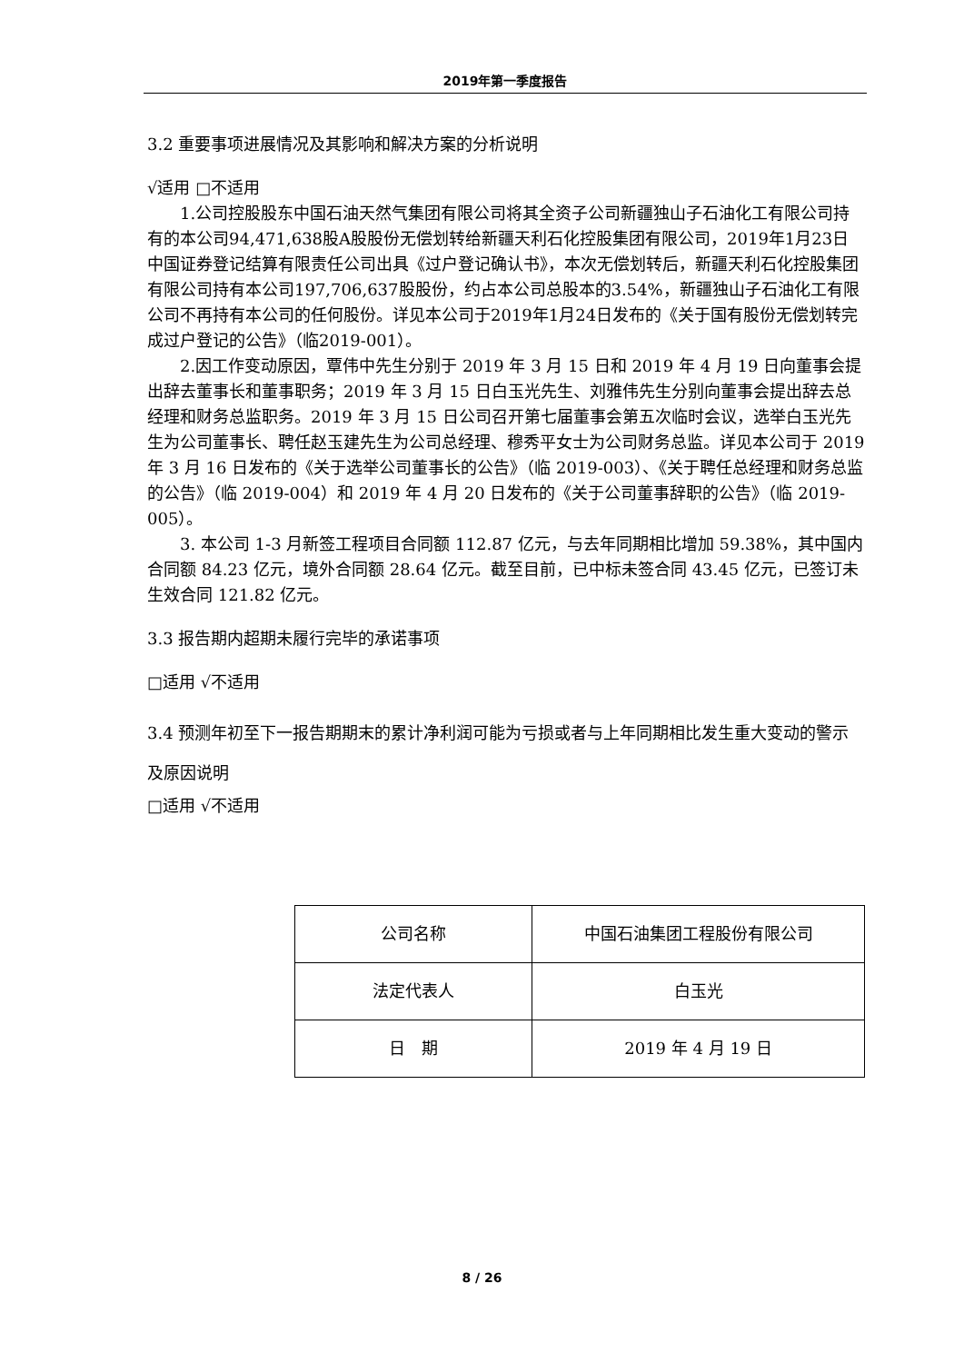2019年第一季度报告
3.2 重要事项进展情况及其影响和解决方案的分析说明
√适用 □不适用
1.公司控股股东中国石油天然气集团有限公司将其全资子公司新疆独山子石油化工有限公司持有的本公司94,471,638股A股股份无偿划转给新疆天利石化控股集团有限公司，2019年1月23日中国证券登记结算有限责任公司出具《过户登记确认书》，本次无偿划转后，新疆天利石化控股集团有限公司持有本公司197,706,637股股份，约占本公司总股本的3.54%，新疆独山子石油化工有限公司不再持有本公司的任何股份。详见本公司于2019年1月24日发布的《关于国有股份无偿划转完成过户登记的公告》（临2019-001）。
2.因工作变动原因，覃伟中先生分别于 2019 年 3 月 15 日和 2019 年 4 月 19 日向董事会提出辞去董事长和董事职务；2019 年 3 月 15 日白玉光先生、刘雅伟先生分别向董事会提出辞去总经理和财务总监职务。2019 年 3 月 15 日公司召开第七届董事会第五次临时会议，选举白玉光先生为公司董事长、聘任赵玉建先生为公司总经理、穆秀平女士为公司财务总监。详见本公司于 2019 年 3 月 16 日发布的《关于选举公司董事长的公告》（临 2019-003）、《关于聘任总经理和财务总监的公告》（临 2019-004）和 2019 年 4 月 20 日发布的《关于公司董事辞职的公告》（临 2019-005）。
3. 本公司 1-3 月新签工程项目合同额 112.87 亿元，与去年同期相比增加 59.38%，其中国内合同额 84.23 亿元，境外合同额 28.64 亿元。截至目前，已中标未签合同 43.45 亿元，已签订未生效合同 121.82 亿元。
3.3 报告期内超期未履行完毕的承诺事项
□适用 √不适用
3.4 预测年初至下一报告期期末的累计净利润可能为亏损或者与上年同期相比发生重大变动的警示及原因说明
□适用 √不适用
| 公司名称 | 中国石油集团工程股份有限公司 |
| 法定代表人 | 白玉光 |
| 日 期 | 2019 年 4 月 19 日 |
8 / 26